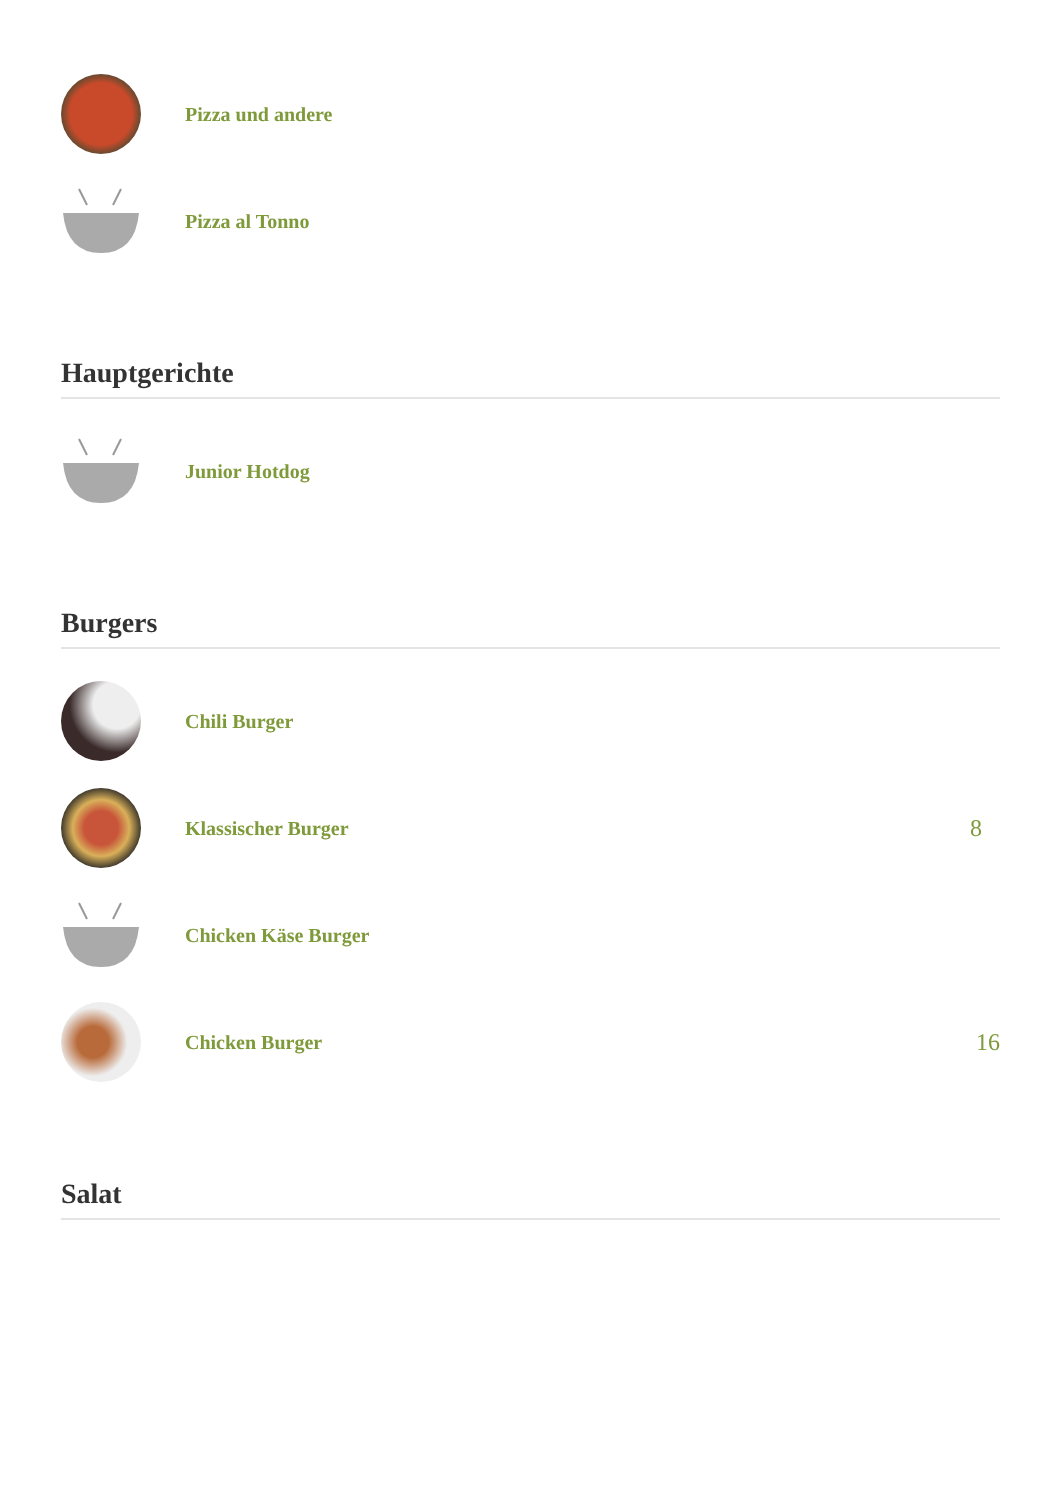Pizza und andere
Pizza al Tonno
Hauptgerichte
Junior Hotdog
Burgers
Chili Burger
Klassischer Burger
8
Chicken Käse Burger
Chicken Burger
16
Salat